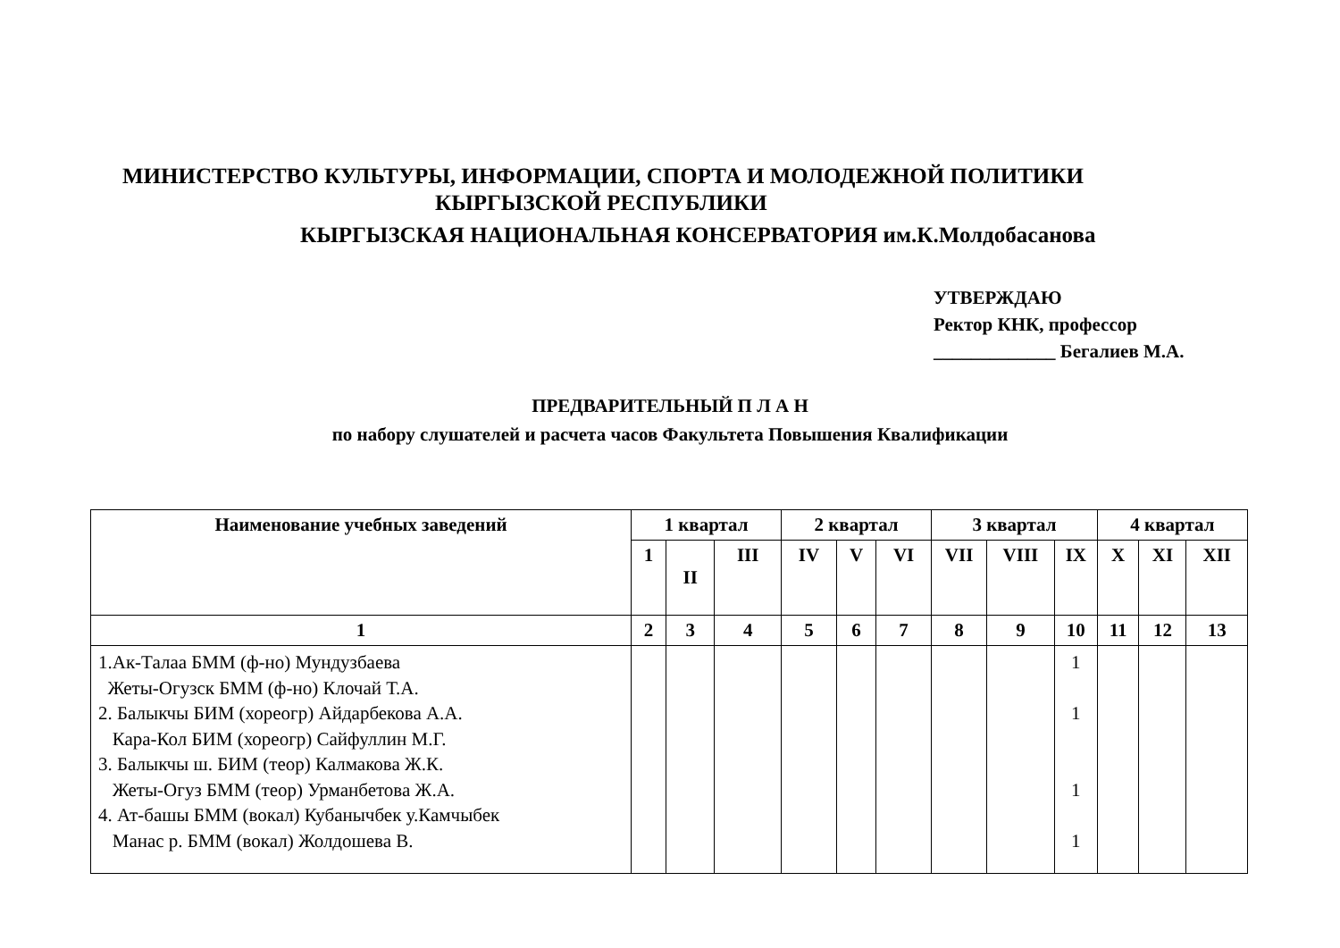МИНИСТЕРСТВО КУЛЬТУРЫ, ИНФОРМАЦИИ, СПОРТА И МОЛОДЕЖНОЙ ПОЛИТИКИ
КЫРГЫЗСКОЙ РЕСПУБЛИКИ
КЫРГЫЗСКАЯ НАЦИОНАЛЬНАЯ КОНСЕРВАТОРИЯ им.К.Молдобасанова
УТВЕРЖДАЮ
Ректор КНК, профессор
_____________ Бегалиев М.А.
ПРЕДВАРИТЕЛЬНЫЙ П Л А Н
по набору слушателей и расчета часов Факультета Повышения Квалификации
| Наименование учебных заведений | 1 квартал | | | 2 квартал | | | 3 квартал | | | 4 квартал | | |
| --- | --- | --- | --- | --- | --- | --- | --- | --- | --- | --- | --- | --- |
| | 1 | II | III | IV | V | VI | VII | VIII | IX | X | XI | XII |
| 1 | 2 | 3 | 4 | 5 | 6 | 7 | 8 | 9 | 10 | 11 | 12 | 13 |
| 1.Ак-Талаа БММ (ф-но) Мундузбаева Жеты-Огузск БММ (ф-но) Клочай Т.А. 2. Балыкчы БИМ (хореогр) Айдарбекова А.А. Кара-Кол БИМ (хореогр) Сайфуллин М.Г. 3. Балыкчы ш. БИМ (теор) Калмакова Ж.К. Жеты-Огуз БММ (теор) Урманбетова Ж.А. 4. Ат-башы БММ (вокал) Кубанычбек у.Камчыбек Манас р. БММ (вокал) Жолдошева В. | | | | | | | | | 1 1 1 1 | | | |